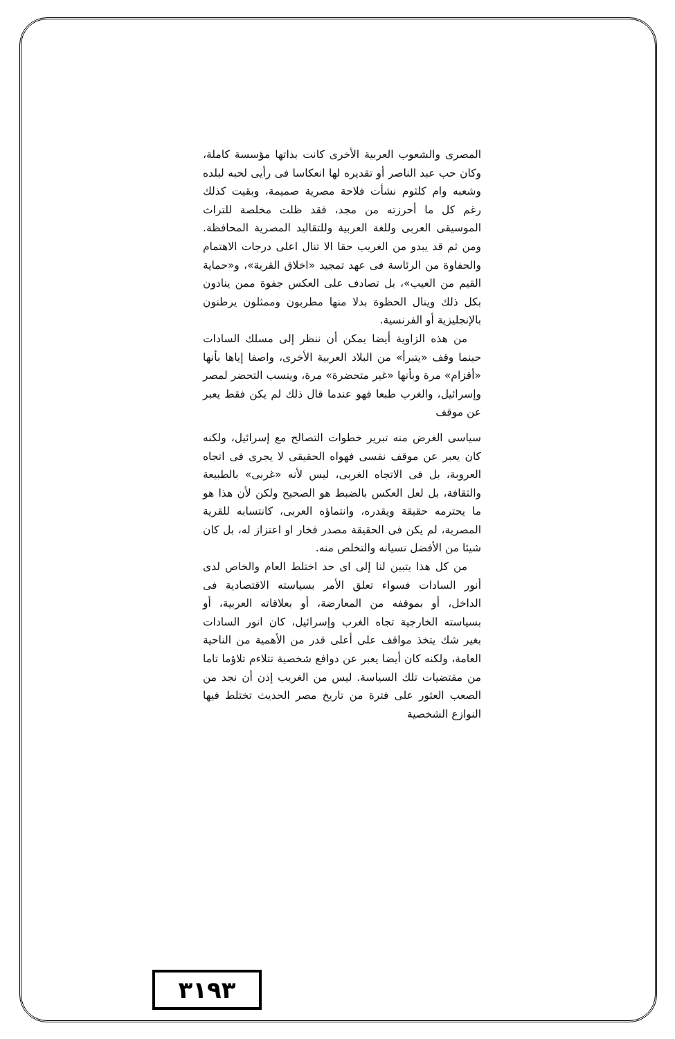المصرى والشعوب العربية الأخرى كانت بذاتها مؤسسة كاملة، وكان حب عبد الناصر أو تقديره لها انعكاسا فى رأيى لحبه لبلده وشعبه وام كلثوم نشأت فلاحة مصرية صميمة، وبقيت كذلك رغم كل ما أحرزته من مجد، فقد ظلت مخلصة للتراث الموسيقى العربى وللغة العربية وللتقاليد المصرية المحافظة. ومن ثم قد يبدو من الغريب حقا الا تنال اعلى درجات الاهتمام والحفاوة من الرئاسة فى عهد تمجيد «اخلاق القرية»، و«حماية القيم من العيب»، بل تصادف على العكس جفوة ممن ينادون بكل ذلك وينال الحظوة بدلا منها مطربون وممثلون يرطنون بالإنجليزية أو الفرنسية.
من هذه الزاوية أيضا يمكن أن ننظر إلى مسلك السادات حينما وقف «يتبرأ» من البلاد العربية الأخرى، واصفا إياها بأنها «أقزام» مرة وبأنها «غير متحضرة» مرة، وينسب التحضر لمصر وإسرائيل، والغرب طبعا فهو عندما قال ذلك لم يكن فقط يعبر عن موقف
سياسى الغرض منه تبرير خطوات التصالح مع إسرائيل، ولكنه كان يعبر عن موقف نفسى فهواه الحقيقى لا يجرى فى اتجاه العروبة، بل فى الاتجاه الغربى، ليس لأنه «غربى» بالطبيعة والثقافة، بل لعل العكس بالضبط هو الصحيح ولكن لأن هذا هو ما يحترمه حقيقة ويقدره، وانتماؤه العربى، كانتسابه للقرية المصرية، لم يكن فى الحقيقة مصدر فخار او اعتزاز له، بل كان شيئا من الأفضل نسيانه والتخلص منه.
من كل هذا يتبين لنا إلى اى حد اختلط العام والخاص لدى أنور السادات فسواء تعلق الأمر بسياسته الاقتصادية فى الداخل، أو بموقفه من المعارضة، أو بعلاقاته العربية، أو بسياسته الخارجية تجاه الغرب وإسرائيل، كان انور السادات بغير شك يتخذ مواقف على أعلى قدر من الأهمية من الناحية العامة، ولكنه كان أيضا يعبر عن دوافع شخصية تتلاءم تلاؤما تاما من مقتضيات تلك السياسة. ليس من الغريب إذن أن نجد من الصعب العثور على فترة من تاريخ مصر الحديث تختلط فيها النوازع الشخصية
٣١٩٣